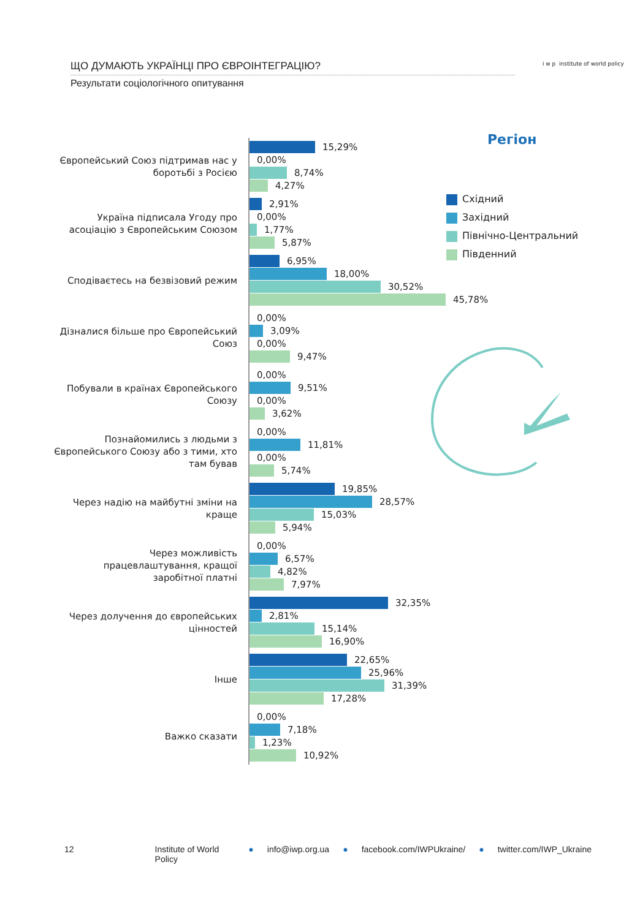ЩО ДУМАЮТЬ УКРАЇНЦІ ПРО ЄВРОІНТЕГРАЦІЮ?
Результати соціологічного опитування
i w p institute of world policy
Регіон
Східний
Західний
Північно-Центральний
Південний
Європейський Союз підтримав нас у боротьбі з Росією
15,29%
0,00%
8,74%
4,27%
Україна підписала Угоду про асоціацію з Європейським Союзом
2,91%
0,00%
1,77%
5,87%
Сподіваєтесь на безвізовий режим
6,95%
18,00%
30,52%
45,78%
Дізналися більше про Європейський Союз
0,00%
3,09%
0,00%
9,47%
Побували в країнах Європейського Союзу
0,00%
9,51%
0,00%
3,62%
Познайомились з людьми з Європейського Союзу або з тими, хто там бував
0,00%
11,81%
0,00%
5,74%
Через надію на майбутні зміни на краще
19,85%
28,57%
15,03%
5,94%
Через можливість працевлаштування, кращої заробітної платні
0,00%
6,57%
4,82%
7,97%
Через долучення до європейських цінностей
32,35%
2,81%
15,14%
16,90%
Інше
22,65%
25,96%
31,39%
17,28%
Важко сказати
0,00%
7,18%
1,23%
10,92%
12 Institute of World Policy ● info@iwp.org.ua ● facebook.com/IWPUkraine/ ● twitter.com/IWP_Ukraine